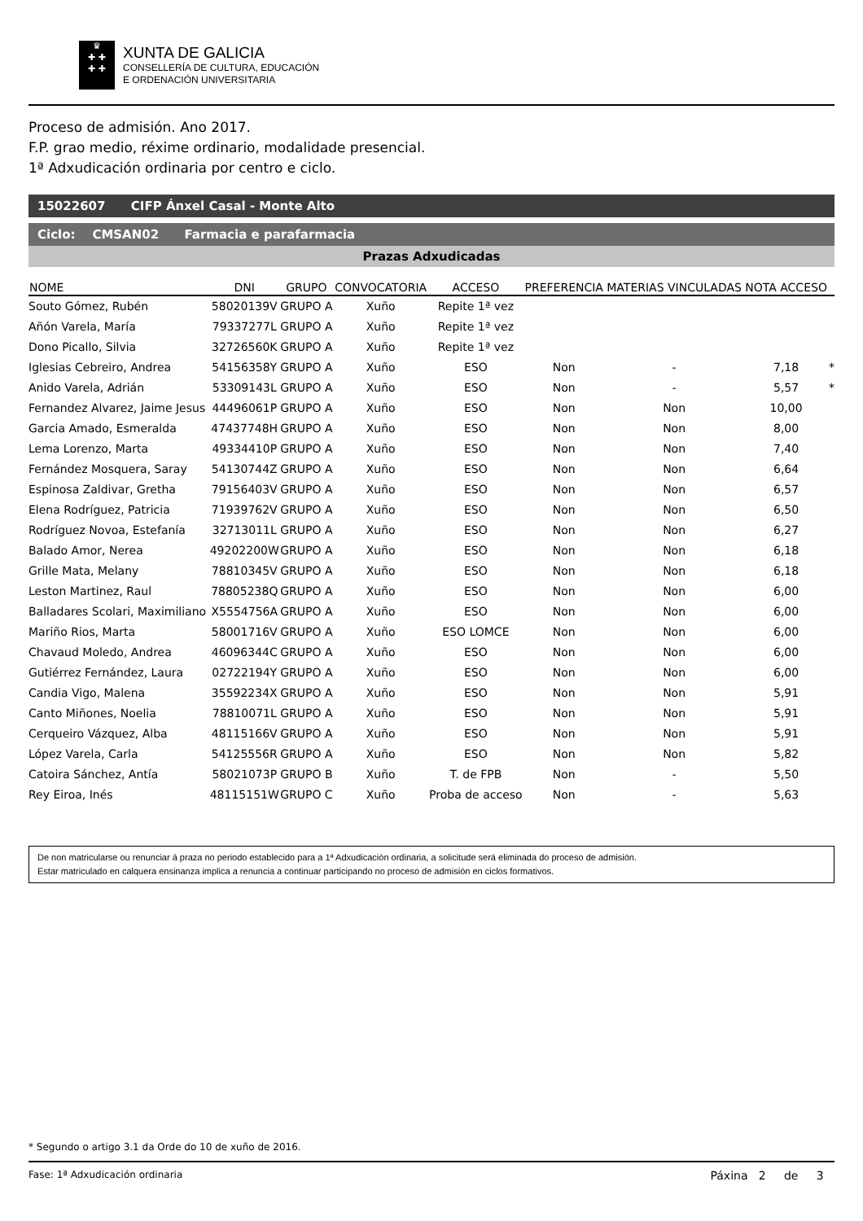♛
✚ ✚
✚ ✚
XUNTA DE GALICIA
CONSELLERÍA DE CULTURA, EDUCACIÓN
E ORDENACIÓN UNIVERSITARIA
Proceso de admisión. Ano 2017.
F.P. grao medio, réxime ordinario, modalidade presencial.
1ª Adxudicación ordinaria por centro e ciclo.
15022607 CIFP Ánxel Casal - Monte Alto
Ciclo: CMSAN02 Farmacia e parafarmacia
Prazas Adxudicadas
| NOME | DNI | GRUPO | CONVOCATORIA | ACCESO | PREFERENCIA | MATERIAS VINCULADAS | NOTA ACCESO | |
| --- | --- | --- | --- | --- | --- | --- | --- | --- |
| Souto Gómez, Rubén | 58020139V | GRUPO A | Xuño | Repite 1ª vez | | | | |
| Añón Varela, María | 79337277L | GRUPO A | Xuño | Repite 1ª vez | | | | |
| Dono Picallo, Silvia | 32726560K | GRUPO A | Xuño | Repite 1ª vez | | | | |
| Iglesias Cebreiro, Andrea | 54156358Y | GRUPO A | Xuño | ESO | Non | - | 7,18 | * |
| Anido Varela, Adrián | 53309143L | GRUPO A | Xuño | ESO | Non | - | 5,57 | * |
| Fernandez Alvarez, Jaime Jesus | 44496061P | GRUPO A | Xuño | ESO | Non | Non | 10,00 | |
| Garcia Amado, Esmeralda | 47437748H | GRUPO A | Xuño | ESO | Non | Non | 8,00 | |
| Lema Lorenzo, Marta | 49334410P | GRUPO A | Xuño | ESO | Non | Non | 7,40 | |
| Fernández Mosquera, Saray | 54130744Z | GRUPO A | Xuño | ESO | Non | Non | 6,64 | |
| Espinosa Zaldivar, Gretha | 79156403V | GRUPO A | Xuño | ESO | Non | Non | 6,57 | |
| Elena Rodríguez, Patricia | 71939762V | GRUPO A | Xuño | ESO | Non | Non | 6,50 | |
| Rodríguez Novoa, Estefanía | 32713011L | GRUPO A | Xuño | ESO | Non | Non | 6,27 | |
| Balado Amor, Nerea | 49202200W | GRUPO A | Xuño | ESO | Non | Non | 6,18 | |
| Grille Mata, Melany | 78810345V | GRUPO A | Xuño | ESO | Non | Non | 6,18 | |
| Leston Martinez, Raul | 78805238Q | GRUPO A | Xuño | ESO | Non | Non | 6,00 | |
| Balladares Scolari, Maximiliano | X5554756A | GRUPO A | Xuño | ESO | Non | Non | 6,00 | |
| Mariño Rios, Marta | 58001716V | GRUPO A | Xuño | ESO LOMCE | Non | Non | 6,00 | |
| Chavaud Moledo, Andrea | 46096344C | GRUPO A | Xuño | ESO | Non | Non | 6,00 | |
| Gutiérrez Fernández, Laura | 02722194Y | GRUPO A | Xuño | ESO | Non | Non | 6,00 | |
| Candia Vigo, Malena | 35592234X | GRUPO A | Xuño | ESO | Non | Non | 5,91 | |
| Canto Miñones, Noelia | 78810071L | GRUPO A | Xuño | ESO | Non | Non | 5,91 | |
| Cerqueiro Vázquez, Alba | 48115166V | GRUPO A | Xuño | ESO | Non | Non | 5,91 | |
| López Varela, Carla | 54125556R | GRUPO A | Xuño | ESO | Non | Non | 5,82 | |
| Catoira Sánchez, Antía | 58021073P | GRUPO B | Xuño | T. de FPB | Non | - | 5,50 | |
| Rey Eiroa, Inés | 48115151W | GRUPO C | Xuño | Proba de acceso | Non | - | 5,63 | |
De non matricularse ou renunciar á praza no periodo establecido para a 1ª Adxudicación ordinaria, a solicitude será eliminada do proceso de admisión.
Estar matriculado en calquera ensinanza implica a renuncia a continuar participando no proceso de admisión en ciclos formativos.
* Segundo o artigo 3.1 da Orde do 10 de xuño de 2016.
Fase: 1ª Adxudicación ordinaria Páxina 2 de 3